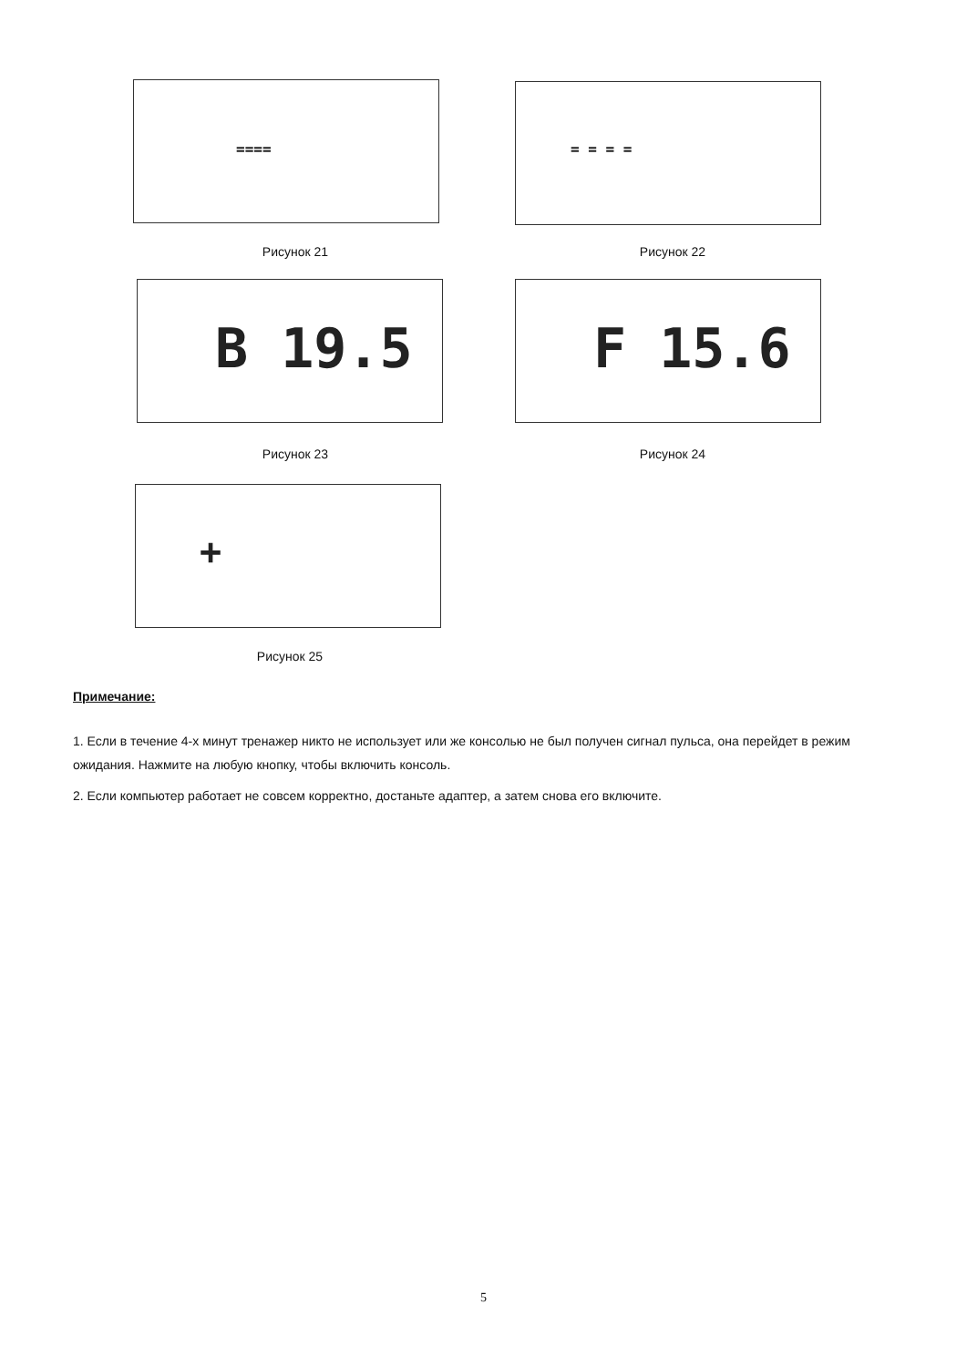==== = = = =
Рисунок 21 Рисунок 22
B 19.5 F 15.6
Рисунок 23 Рисунок 24
+
Рисунок 25
Примечание:
1. Если в течение 4-х минут тренажер никто не использует или же консолью не был получен сигнал пульса, она перейдет в режим ожидания. Нажмите на любую кнопку, чтобы включить консоль.
2. Если компьютер работает не совсем корректно, достаньте адаптер, а затем снова его включите.
5